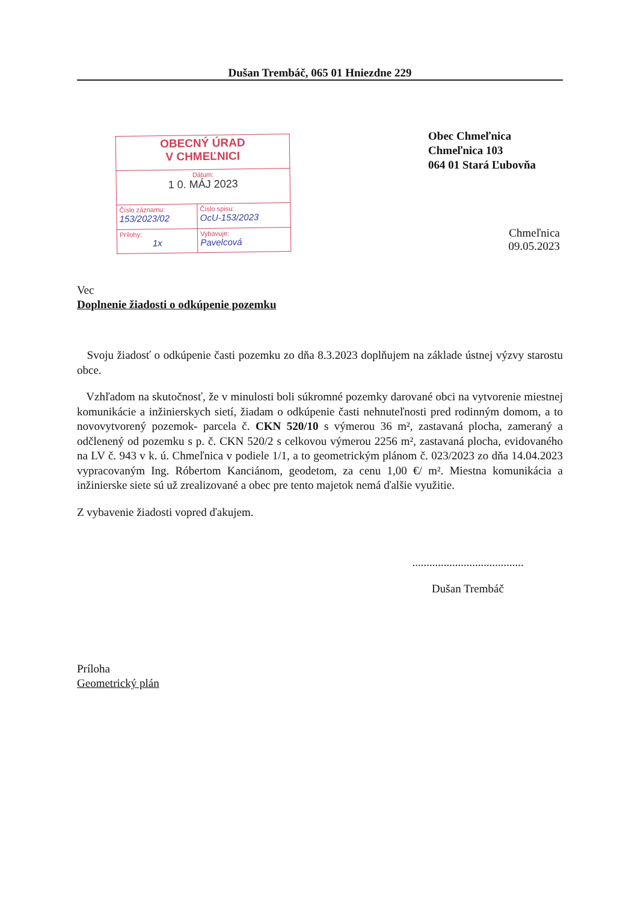Dušan Trembáč, 065 01 Hniezdne 229
| OBECNÝ ÚRAD V CHMEĽNICI | |
| Dátum: 1 0. MÁJ 2023 | |
| Číslo záznamu: 153/2023/02 | Číslo spisu: OcU-153/2023 |
| Prílohy: 1x | Vybavuje: Pavelcová |
Obec Chmeľnica
Chmeľnica 103
064 01 Stará Ľubovňa
Chmeľnica
09.05.2023
Vec
Doplnenie žiadosti o odkúpenie pozemku
Svoju žiadosť o odkúpenie časti pozemku zo dňa 8.3.2023 doplňujem na základe ústnej výzvy starostu obce.
Vzhľadom na skutočnosť, že v minulosti boli súkromné pozemky darované obci na vytvorenie miestnej komunikácie a inžinierskych sietí, žiadam o odkúpenie časti nehnuteľnosti pred rodinným domom, a to novovytvorený pozemok- parcela č. CKN 520/10 s výmerou 36 m², zastavaná plocha, zameraný a odčlenený od pozemku s p. č. CKN 520/2 s celkovou výmerou 2256 m², zastavaná plocha, evidovaného na LV č. 943 v k. ú. Chmeľnica v podiele 1/1, a to geometrickým plánom č. 023/2023 zo dňa 14.04.2023 vypracovaným Ing. Róbertom Kanciánom, geodetom, za cenu 1,00 €/ m². Miestna komunikácia a inžinierske siete sú už zrealizované a obec pre tento majetok nemá ďalšie využitie.
Z vybavenie žiadosti vopred ďakujem.
.......................................
Dušan Trembáč
Príloha
Geometrický plán